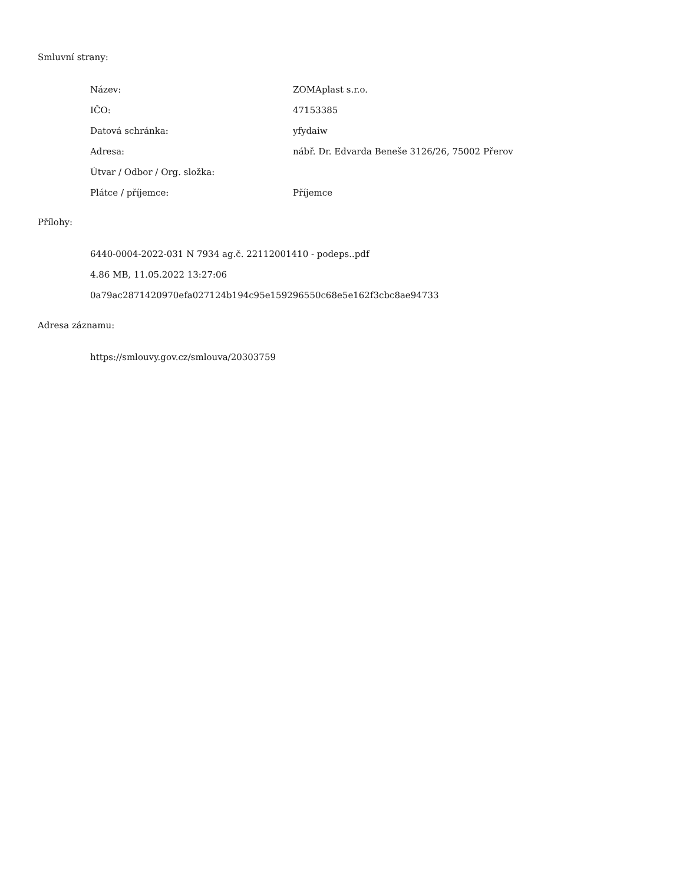Smluvní strany:
| Název: | ZOMAplast s.r.o. |
| IČO: | 47153385 |
| Datová schránka: | yfydaiw |
| Adresa: | nábř. Dr. Edvarda Beneše 3126/26, 75002 Přerov |
| Útvar / Odbor / Org. složka: | |
| Plátce / příjemce: | Příjemce |
Přílohy:
6440-0004-2022-031 N 7934 ag.č. 22112001410 - podeps..pdf
4.86 MB, 11.05.2022 13:27:06
0a79ac2871420970efa027124b194c95e159296550c68e5e162f3cbc8ae94733
Adresa záznamu:
https://smlouvy.gov.cz/smlouva/20303759